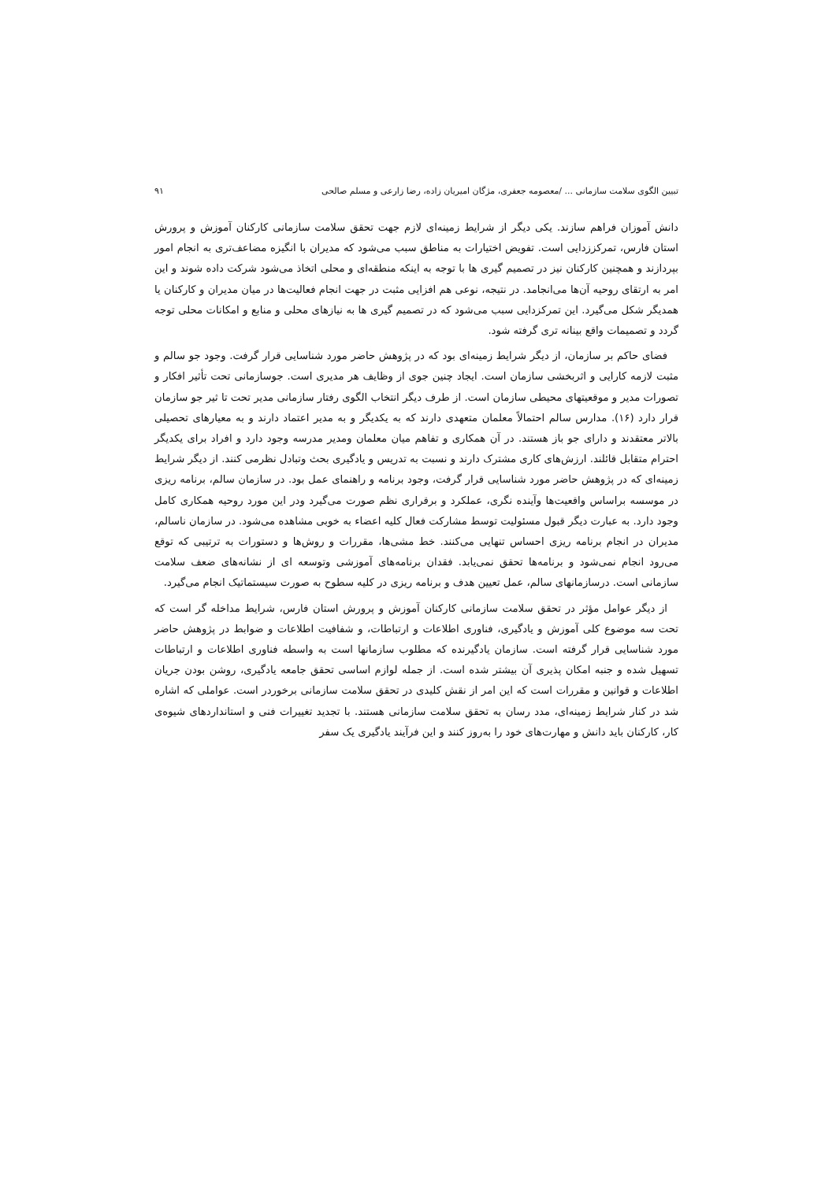تبیین الگوی سلامت سازمانی ... /معصومه جعفری، مژگان امیریان زاده، رضا زارعی و مسلم صالحی ۹۱
دانش آموزان فراهم سازند. یکی دیگر از شرایط زمینه‌ای لازم جهت تحقق سلامت سازمانی کارکنان آموزش و پرورش استان فارس، تمرکززدایی است. تفویض اختیارات به مناطق سبب می‌شود که مدیران با انگیزه مضاعف‌تری به انجام امور بپردازند و همچنین کارکنان نیز در تصمیم گیری ها با توجه به اینکه منطقه‌ای و محلی اتخاذ می‌شود شرکت داده شوند و این امر به ارتقای روحیه آن‌ها می‌انجامد. در نتیجه، نوعی هم افزایی مثبت در جهت انجام فعالیت‌ها در میان مدیران و کارکنان یا همدیگر شکل می‌گیرد. این تمرکزدایی سبب می‌شود که در تصمیم گیری ها به نیازهای محلی و منابع و امکانات محلی توجه گردد و تصمیمات واقع بینانه تری گرفته شود.
فضای حاکم بر سازمان، از دیگر شرایط زمینه‌ای بود که در پژوهش حاضر مورد شناسایی قرار گرفت. وجود جو سالم و مثبت لازمه کارایی و اثربخشی سازمان است. ایجاد چنین جوی از وظایف هر مدیری است. جوسازمانی تحت تأثیر افکار و تصورات مدیر و موقعیتهای محیطی سازمان است. از طرف دیگر انتخاب الگوی رفتار سازمانی مدیر تحت تا ثیر جو سازمان قرار دارد (۱۶). مدارس سالم احتمالاً معلمان متعهدی دارند که به یکدیگر و به مدیر اعتماد دارند و به معیارهای تحصیلی بالاتر معتقدند و دارای جو باز هستند. در آن همکاری و تفاهم میان معلمان ومدیر مدرسه وجود دارد و افراد برای یکدیگر احترام متقابل قائلند. ارزش‌های کاری مشترک دارند و نسبت به تدریس و یادگیری بحث وتبادل نظرمی کنند. از دیگر شرایط زمینه‌ای که در پژوهش حاضر مورد شناسایی قرار گرفت، وجود برنامه و راهنمای عمل بود. در سازمان سالم، برنامه ریزی در موسسه براساس واقعیت‌ها وآینده نگری، عملکرد و برقراری نظم صورت می‌گیرد ودر این مورد روحیه همکاری کامل وجود دارد. به عبارت دیگر قبول مسئولیت توسط مشارکت فعال کلیه اعضاء به خوبی مشاهده می‌شود. در سازمان ناسالم، مدیران در انجام برنامه ریزی احساس تنهایی می‌کنند. خط مشی‌ها، مقررات و روش‌ها و دستورات به ترتیبی که توقع می‌رود انجام نمی‌شود و برنامه‌ها تحقق نمی‌یابد. فقدان برنامه‌های آموزشی وتوسعه ای از نشانه‌های ضعف سلامت سازمانی است. درسازمانهای سالم، عمل تعیین هدف و برنامه ریزی در کلیه سطوح به صورت سیستماتیک انجام می‌گیرد.
از دیگر عوامل مؤثر در تحقق سلامت سازمانی کارکنان آموزش و پرورش استان فارس، شرایط مداخله گر است که تحت سه موضوع کلی آموزش و یادگیری، فناوری اطلاعات و ارتباطات، و شفافیت اطلاعات و ضوابط در پژوهش حاضر مورد شناسایی قرار گرفته است. سازمان یادگیرنده که مطلوب سازمانها است به واسطه فناوری اطلاعات و ارتباطات تسهیل شده و جنبه امکان پذیری آن بیشتر شده است. از جمله لوازم اساسی تحقق جامعه یادگیری، روشن بودن جریان اطلاعات و قوانین و مقررات است که این امر از نقش کلیدی در تحقق سلامت سازمانی برخوردر است. عواملی که اشاره شد در کنار شرایط زمینه‌ای، مدد رسان به تحقق سلامت سازمانی هستند. با تجدید تغییرات فنی و استانداردهای شیوه‌ی کار، کارکنان باید دانش و مهارت‌های خود را به‌روز کنند و این فرآیند یادگیری یک سفر